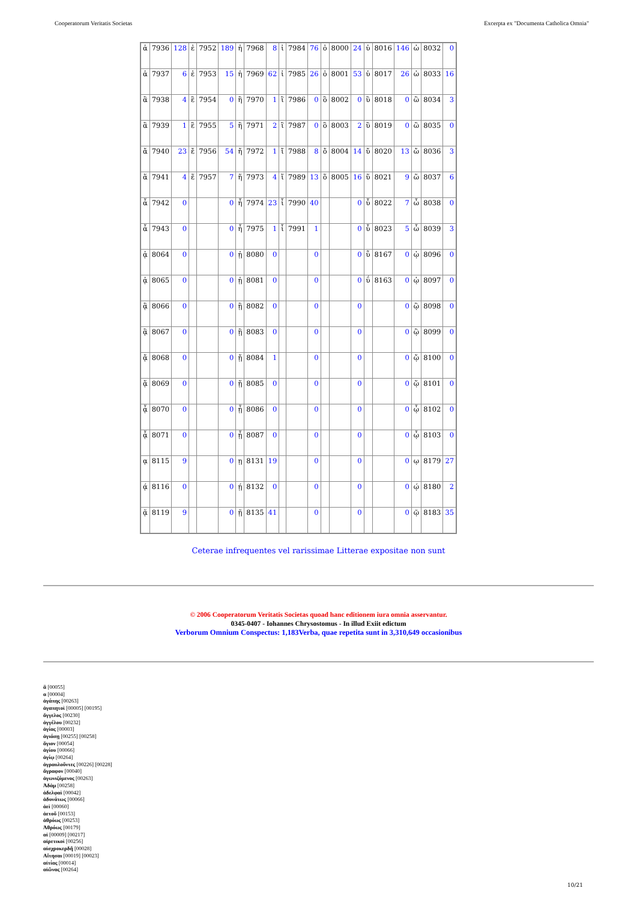Cooperatorum Veritatis Societas Excerpta ex "Documenta Catholica Omnia"
| ἀ | 7936 | 128 | ἐ | 7952 | 189 | ἠ | 7968 | 8 | ἰ | 7984 | 76 | ὀ | 8000 | 24 | ὐ | 8016 | 146 | ὠ | 8032 | 0 |
| ἁ | 7937 | 6 | ἑ | 7953 | 15 | ἡ | 7969 | 62 | ἱ | 7985 | 26 | ὁ | 8001 | 53 | ὑ | 8017 | 26 | ὡ | 8033 | 16 |
| ἂ | 7938 | 4 | ἒ | 7954 | 0 | ἢ | 7970 | 1 | ἲ | 7986 | 0 | ὂ | 8002 | 0 | ὒ | 8018 | 0 | ὢ | 8034 | 3 |
| ἃ | 7939 | 1 | ἓ | 7955 | 5 | ἣ | 7971 | 2 | ἳ | 7987 | 0 | ὃ | 8003 | 2 | ὓ | 8019 | 0 | ὣ | 8035 | 0 |
| ἄ | 7940 | 23 | ἔ | 7956 | 54 | ἤ | 7972 | 1 | ἴ | 7988 | 8 | ὄ | 8004 | 14 | ὔ | 8020 | 13 | ὤ | 8036 | 3 |
| ἅ | 7941 | 4 | ἕ | 7957 | 7 | ἥ | 7973 | 4 | ἵ | 7989 | 13 | ὅ | 8005 | 16 | ὕ | 8021 | 9 | ὥ | 8037 | 6 |
| ἆ | 7942 | 0 | | | 0 | ἦ | 7974 | 23 | ἶ | 7990 | 40 | | | 0 | ὖ | 8022 | 7 | ὦ | 8038 | 0 |
| ἇ | 7943 | 0 | | | 0 | ἧ | 7975 | 1 | ἷ | 7991 | 1 | | | 0 | ὗ | 8023 | 5 | ὧ | 8039 | 3 |
| ᾀ | 8064 | 0 | | | 0 | ᾐ | 8080 | 0 | | | 0 | | | 0 | ῧ | 8167 | 0 | ᾠ | 8096 | 0 |
| ᾁ | 8065 | 0 | | | 0 | ᾑ | 8081 | 0 | | | 0 | | | 0 | ΰ | 8163 | 0 | ᾡ | 8097 | 0 |
| ᾂ | 8066 | 0 | | | 0 | ᾒ | 8082 | 0 | | | 0 | | | 0 | | | 0 | ᾢ | 8098 | 0 |
| ᾃ | 8067 | 0 | | | 0 | ᾓ | 8083 | 0 | | | 0 | | | 0 | | | 0 | ᾣ | 8099 | 0 |
| ᾄ | 8068 | 0 | | | 0 | ᾔ | 8084 | 1 | | | 0 | | | 0 | | | 0 | ᾤ | 8100 | 0 |
| ᾅ | 8069 | 0 | | | 0 | ᾕ | 8085 | 0 | | | 0 | | | 0 | | | 0 | ᾥ | 8101 | 0 |
| ᾆ | 8070 | 0 | | | 0 | ᾖ | 8086 | 0 | | | 0 | | | 0 | | | 0 | ᾦ | 8102 | 0 |
| ᾇ | 8071 | 0 | | | 0 | ᾗ | 8087 | 0 | | | 0 | | | 0 | | | 0 | ᾧ | 8103 | 0 |
| ᾳ | 8115 | 9 | | | 0 | ῃ | 8131 | 19 | | | 0 | | | 0 | | | 0 | ῳ | 8179 | 27 |
| ᾴ | 8116 | 0 | | | 0 | ῄ | 8132 | 0 | | | 0 | | | 0 | | | 0 | ῴ | 8180 | 2 |
| ᾷ | 8119 | 9 | | | 0 | ῇ | 8135 | 41 | | | 0 | | | 0 | | | 0 | ῷ | 8183 | 35 |
Ceterae infrequentes vel rarissimae Litterae expositae non sunt
© 2006 Cooperatorum Veritatis Societas quoad hanc editionem iura omnia asservantur.
0345-0407 - Iohannes Chrysostomus - In illud Exiit edictum
Verborum Omnium Conspectus: 1,183Verba, quae repetita sunt in 3,310,649 occasionibus
ἃ [00055]
α [00004]
ἀγάπης [00263]
ἀγαπητοὶ [00005] [00195]
ἄγγελος [00230]
ἀγγέλου [00232]
ἁγίας [00003]
ἁγιάσῃ [00255] [00258]
ἅγιον [00054]
ἁγίου [00066]
ἁγίῳ [00264]
ἀγραυλοῦντες [00226] [00228]
ἄγραφον [00040]
ἀγωνιζόμενος [00263]
Ἀδὰμ [00258]
ἀδελφαὶ [00042]
ἀδυνάτως [00066]
ἀεὶ [00060]
ἀετοῦ [00153]
ἀθρόως [00253]
Ἀθρόως [00179]
αἱ [00009] [00217]
αἱρετικοὶ [00256]
αἰσχροκερδῆ [00028]
Αἴτησαι [00019] [00023]
αἰτίας [00014]
αἰῶνας [00264]
10/21